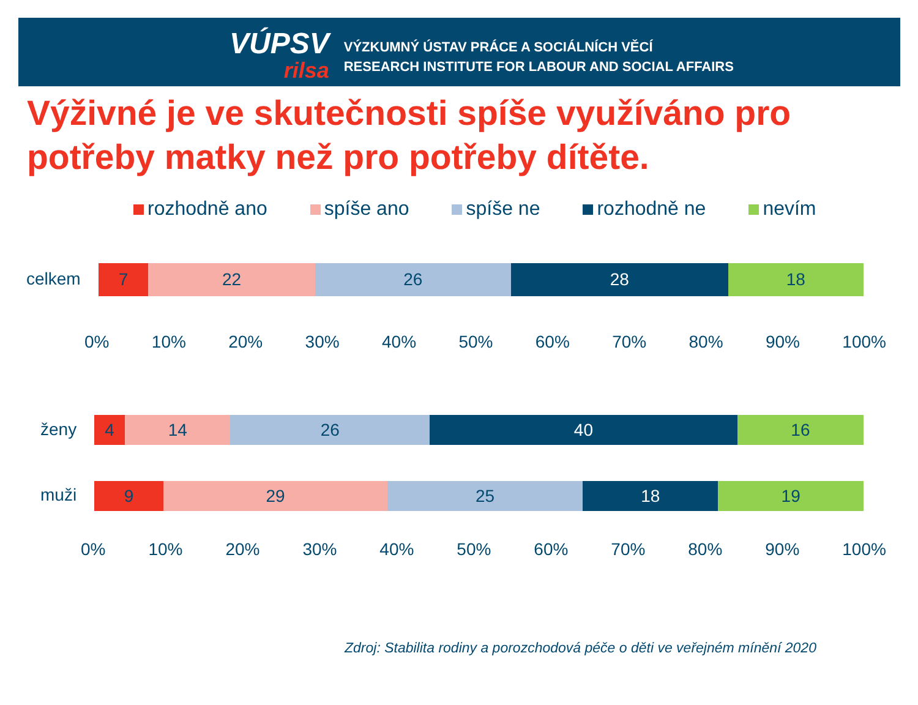VÚPSV
rilsa
VÝZKUMNÝ ÚSTAV PRÁCE A SOCIÁLNÍCH VĚCÍ
RESEARCH INSTITUTE FOR LABOUR AND SOCIAL AFFAIRS
Výživné je ve skutečnosti spíše využíváno pro
potřeby matky než pro potřeby dítěte.
rozhodně ano spíše ano spíše ne rozhodně ne nevím
celkem
7 22 26 28 18
0% 10% 20% 30% 40% 50% 60% 70% 80% 90% 100%
ženy
4 14 26 40 16
muži
9 29 25 18 19
0% 10% 20% 30% 40% 50% 60% 70% 80% 90% 100%
Zdroj: Stabilita rodiny a porozchodová péče o děti ve veřejném mínění 2020